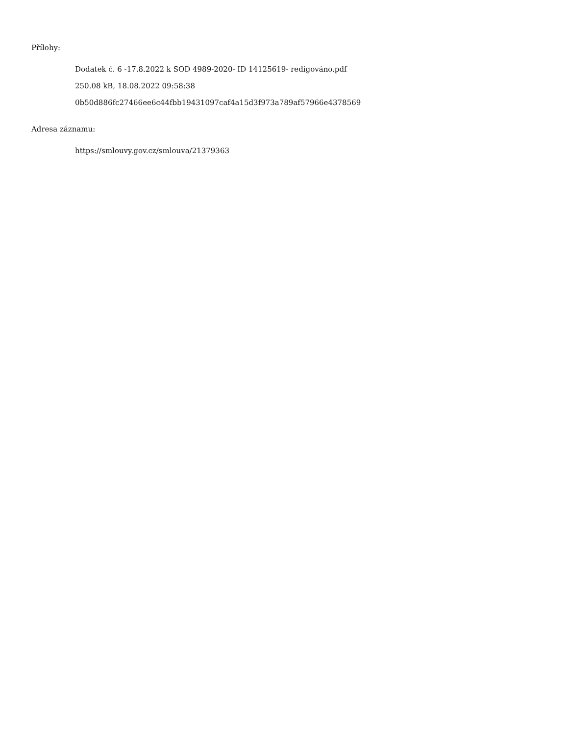Přílohy:
Dodatek č. 6 -17.8.2022 k SOD 4989-2020- ID 14125619- redigováno.pdf
250.08 kB, 18.08.2022 09:58:38
0b50d886fc27466ee6c44fbb19431097caf4a15d3f973a789af57966e4378569
Adresa záznamu:
https://smlouvy.gov.cz/smlouva/21379363